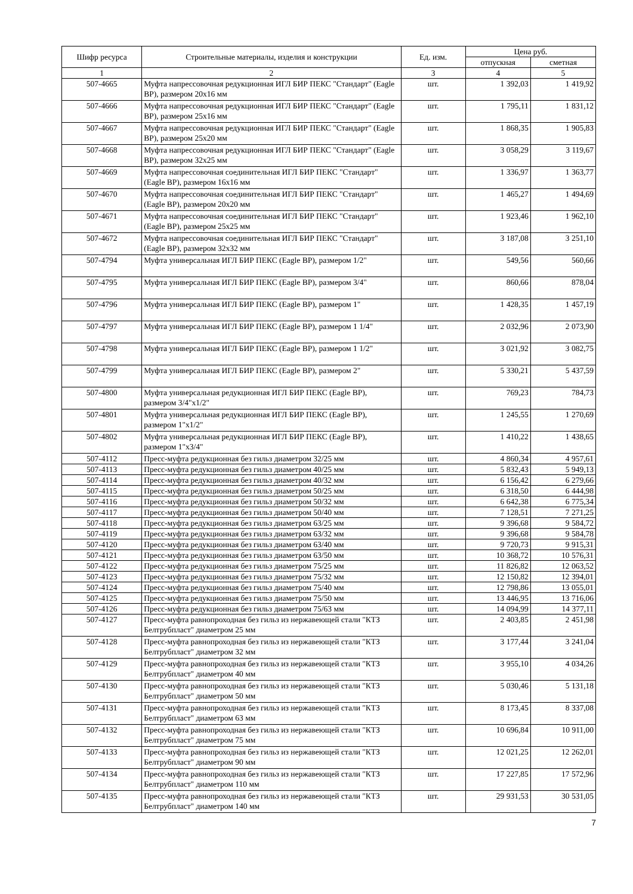| Шифр ресурса | Строительные материалы, изделия и конструкции | Ед. изм. | Цена руб. | |
| --- | --- | --- | --- | --- |
| | | | отпускная | сметная |
| 1 | 2 | 3 | 4 | 5 |
| 507-4665 | Муфта напрессовочная редукционная ИГЛ БИР ПЕКС "Стандарт" (Eagle BP), размером 20х16 мм | шт. | 1 392,03 | 1 419,92 |
| 507-4666 | Муфта напрессовочная редукционная ИГЛ БИР ПЕКС "Стандарт" (Eagle BP), размером 25х16 мм | шт. | 1 795,11 | 1 831,12 |
| 507-4667 | Муфта напрессовочная редукционная ИГЛ БИР ПЕКС "Стандарт" (Eagle BP), размером 25х20 мм | шт. | 1 868,35 | 1 905,83 |
| 507-4668 | Муфта напрессовочная редукционная ИГЛ БИР ПЕКС "Стандарт" (Eagle BP), размером 32х25 мм | шт. | 3 058,29 | 3 119,67 |
| 507-4669 | Муфта напрессовочная соединительная ИГЛ БИР ПЕКС "Стандарт" (Eagle BP), размером 16х16 мм | шт. | 1 336,97 | 1 363,77 |
| 507-4670 | Муфта напрессовочная соединительная ИГЛ БИР ПЕКС "Стандарт" (Eagle BP), размером 20х20 мм | шт. | 1 465,27 | 1 494,69 |
| 507-4671 | Муфта напрессовочная соединительная ИГЛ БИР ПЕКС "Стандарт" (Eagle BP), размером 25х25 мм | шт. | 1 923,46 | 1 962,10 |
| 507-4672 | Муфта напрессовочная соединительная ИГЛ БИР ПЕКС "Стандарт" (Eagle BP), размером 32х32 мм | шт. | 3 187,08 | 3 251,10 |
| 507-4794 | Муфта универсальная ИГЛ БИР ПЕКС (Eagle BP), размером 1/2" | шт. | 549,56 | 560,66 |
| 507-4795 | Муфта универсальная ИГЛ БИР ПЕКС (Eagle BP), размером 3/4" | шт. | 860,66 | 878,04 |
| 507-4796 | Муфта универсальная ИГЛ БИР ПЕКС (Eagle BP), размером 1" | шт. | 1 428,35 | 1 457,19 |
| 507-4797 | Муфта универсальная ИГЛ БИР ПЕКС (Eagle BP), размером 1 1/4" | шт. | 2 032,96 | 2 073,90 |
| 507-4798 | Муфта универсальная ИГЛ БИР ПЕКС (Eagle BP), размером 1 1/2" | шт. | 3 021,92 | 3 082,75 |
| 507-4799 | Муфта универсальная ИГЛ БИР ПЕКС (Eagle BP), размером 2" | шт. | 5 330,21 | 5 437,59 |
| 507-4800 | Муфта универсальная редукционная ИГЛ БИР ПЕКС (Eagle BP), размером 3/4"х1/2" | шт. | 769,23 | 784,73 |
| 507-4801 | Муфта универсальная редукционная ИГЛ БИР ПЕКС (Eagle BP), размером 1"х1/2" | шт. | 1 245,55 | 1 270,69 |
| 507-4802 | Муфта универсальная редукционная ИГЛ БИР ПЕКС (Eagle BP), размером 1"х3/4" | шт. | 1 410,22 | 1 438,65 |
| 507-4112 | Пресс-муфта редукционная без гильз диаметром 32/25 мм | шт. | 4 860,34 | 4 957,61 |
| 507-4113 | Пресс-муфта редукционная без гильз диаметром 40/25 мм | шт. | 5 832,43 | 5 949,13 |
| 507-4114 | Пресс-муфта редукционная без гильз диаметром 40/32 мм | шт. | 6 156,42 | 6 279,66 |
| 507-4115 | Пресс-муфта редукционная без гильз диаметром 50/25 мм | шт. | 6 318,50 | 6 444,98 |
| 507-4116 | Пресс-муфта редукционная без гильз диаметром 50/32 мм | шт. | 6 642,38 | 6 775,34 |
| 507-4117 | Пресс-муфта редукционная без гильз диаметром 50/40 мм | шт. | 7 128,51 | 7 271,25 |
| 507-4118 | Пресс-муфта редукционная без гильз диаметром 63/25 мм | шт. | 9 396,68 | 9 584,72 |
| 507-4119 | Пресс-муфта редукционная без гильз диаметром 63/32 мм | шт. | 9 396,68 | 9 584,78 |
| 507-4120 | Пресс-муфта редукционная без гильз диаметром 63/40 мм | шт. | 9 720,73 | 9 915,31 |
| 507-4121 | Пресс-муфта редукционная без гильз диаметром 63/50 мм | шт. | 10 368,72 | 10 576,31 |
| 507-4122 | Пресс-муфта редукционная без гильз диаметром 75/25 мм | шт. | 11 826,82 | 12 063,52 |
| 507-4123 | Пресс-муфта редукционная без гильз диаметром 75/32 мм | шт. | 12 150,82 | 12 394,01 |
| 507-4124 | Пресс-муфта редукционная без гильз диаметром 75/40 мм | шт. | 12 798,86 | 13 055,01 |
| 507-4125 | Пресс-муфта редукционная без гильз диаметром 75/50 мм | шт. | 13 446,95 | 13 716,06 |
| 507-4126 | Пресс-муфта редукционная без гильз диаметром 75/63 мм | шт. | 14 094,99 | 14 377,11 |
| 507-4127 | Пресс-муфта равнопроходная без гильз из нержавеющей стали "КТЗ Белтрубпласт" диаметром 25 мм | шт. | 2 403,85 | 2 451,98 |
| 507-4128 | Пресс-муфта равнопроходная без гильз из нержавеющей стали "КТЗ Белтрубпласт" диаметром 32 мм | шт. | 3 177,44 | 3 241,04 |
| 507-4129 | Пресс-муфта равнопроходная без гильз из нержавеющей стали "КТЗ Белтрубпласт" диаметром 40 мм | шт. | 3 955,10 | 4 034,26 |
| 507-4130 | Пресс-муфта равнопроходная без гильз из нержавеющей стали "КТЗ Белтрубпласт" диаметром 50 мм | шт. | 5 030,46 | 5 131,18 |
| 507-4131 | Пресс-муфта равнопроходная без гильз из нержавеющей стали "КТЗ Белтрубпласт" диаметром 63 мм | шт. | 8 173,45 | 8 337,08 |
| 507-4132 | Пресс-муфта равнопроходная без гильз из нержавеющей стали "КТЗ Белтрубпласт" диаметром 75 мм | шт. | 10 696,84 | 10 911,00 |
| 507-4133 | Пресс-муфта равнопроходная без гильз из нержавеющей стали "КТЗ Белтрубпласт" диаметром 90 мм | шт. | 12 021,25 | 12 262,01 |
| 507-4134 | Пресс-муфта равнопроходная без гильз из нержавеющей стали "КТЗ Белтрубпласт" диаметром 110 мм | шт. | 17 227,85 | 17 572,96 |
| 507-4135 | Пресс-муфта равнопроходная без гильз из нержавеющей стали "КТЗ Белтрубпласт" диаметром 140 мм | шт. | 29 931,53 | 30 531,05 |
7